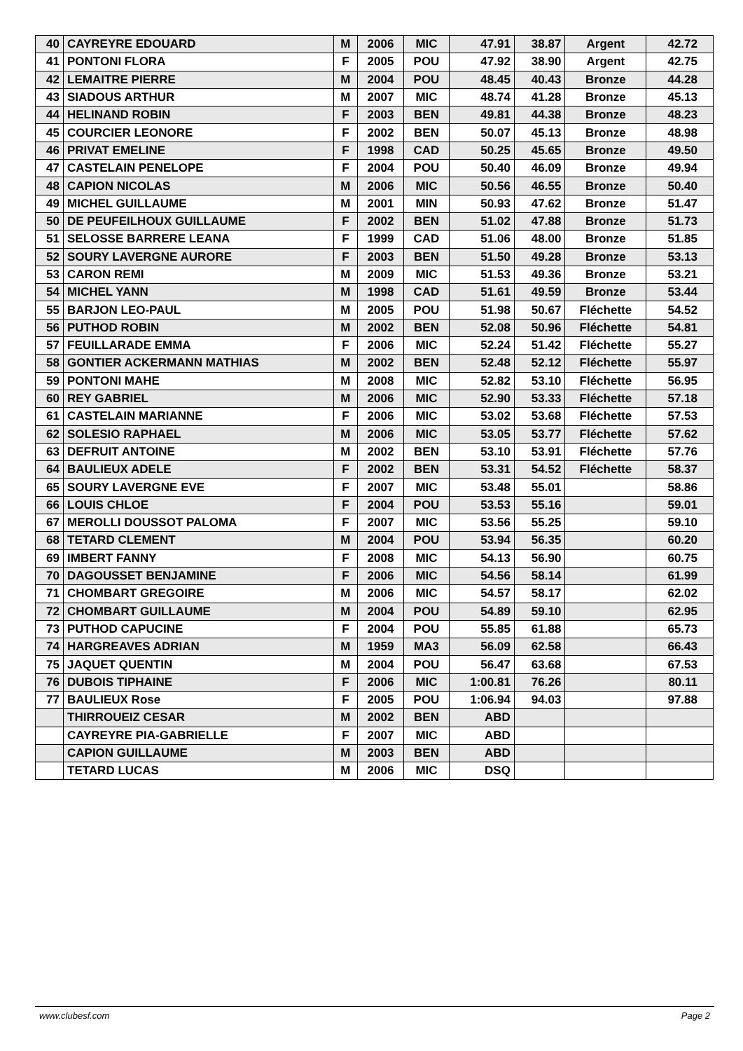| 40 | CAYREYRE EDOUARD | M | 2006 | MIC | 47.91 | 38.87 | Argent | 42.72 |
| 41 | PONTONI FLORA | F | 2005 | POU | 47.92 | 38.90 | Argent | 42.75 |
| 42 | LEMAITRE PIERRE | M | 2004 | POU | 48.45 | 40.43 | Bronze | 44.28 |
| 43 | SIADOUS ARTHUR | M | 2007 | MIC | 48.74 | 41.28 | Bronze | 45.13 |
| 44 | HELINAND ROBIN | F | 2003 | BEN | 49.81 | 44.38 | Bronze | 48.23 |
| 45 | COURCIER LEONORE | F | 2002 | BEN | 50.07 | 45.13 | Bronze | 48.98 |
| 46 | PRIVAT EMELINE | F | 1998 | CAD | 50.25 | 45.65 | Bronze | 49.50 |
| 47 | CASTELAIN PENELOPE | F | 2004 | POU | 50.40 | 46.09 | Bronze | 49.94 |
| 48 | CAPION NICOLAS | M | 2006 | MIC | 50.56 | 46.55 | Bronze | 50.40 |
| 49 | MICHEL GUILLAUME | M | 2001 | MIN | 50.93 | 47.62 | Bronze | 51.47 |
| 50 | DE PEUFEILHOUX GUILLAUME | F | 2002 | BEN | 51.02 | 47.88 | Bronze | 51.73 |
| 51 | SELOSSE BARRERE LEANA | F | 1999 | CAD | 51.06 | 48.00 | Bronze | 51.85 |
| 52 | SOURY LAVERGNE AURORE | F | 2003 | BEN | 51.50 | 49.28 | Bronze | 53.13 |
| 53 | CARON REMI | M | 2009 | MIC | 51.53 | 49.36 | Bronze | 53.21 |
| 54 | MICHEL YANN | M | 1998 | CAD | 51.61 | 49.59 | Bronze | 53.44 |
| 55 | BARJON LEO-PAUL | M | 2005 | POU | 51.98 | 50.67 | Fléchette | 54.52 |
| 56 | PUTHOD ROBIN | M | 2002 | BEN | 52.08 | 50.96 | Fléchette | 54.81 |
| 57 | FEUILLARADE EMMA | F | 2006 | MIC | 52.24 | 51.42 | Fléchette | 55.27 |
| 58 | GONTIER ACKERMANN MATHIAS | M | 2002 | BEN | 52.48 | 52.12 | Fléchette | 55.97 |
| 59 | PONTONI MAHE | M | 2008 | MIC | 52.82 | 53.10 | Fléchette | 56.95 |
| 60 | REY GABRIEL | M | 2006 | MIC | 52.90 | 53.33 | Fléchette | 57.18 |
| 61 | CASTELAIN MARIANNE | F | 2006 | MIC | 53.02 | 53.68 | Fléchette | 57.53 |
| 62 | SOLESIO RAPHAEL | M | 2006 | MIC | 53.05 | 53.77 | Fléchette | 57.62 |
| 63 | DEFRUIT ANTOINE | M | 2002 | BEN | 53.10 | 53.91 | Fléchette | 57.76 |
| 64 | BAULIEUX ADELE | F | 2002 | BEN | 53.31 | 54.52 | Fléchette | 58.37 |
| 65 | SOURY LAVERGNE EVE | F | 2007 | MIC | 53.48 | 55.01 | | 58.86 |
| 66 | LOUIS CHLOE | F | 2004 | POU | 53.53 | 55.16 | | 59.01 |
| 67 | MEROLLI DOUSSOT PALOMA | F | 2007 | MIC | 53.56 | 55.25 | | 59.10 |
| 68 | TETARD CLEMENT | M | 2004 | POU | 53.94 | 56.35 | | 60.20 |
| 69 | IMBERT FANNY | F | 2008 | MIC | 54.13 | 56.90 | | 60.75 |
| 70 | DAGOUSSET BENJAMINE | F | 2006 | MIC | 54.56 | 58.14 | | 61.99 |
| 71 | CHOMBART GREGOIRE | M | 2006 | MIC | 54.57 | 58.17 | | 62.02 |
| 72 | CHOMBART GUILLAUME | M | 2004 | POU | 54.89 | 59.10 | | 62.95 |
| 73 | PUTHOD CAPUCINE | F | 2004 | POU | 55.85 | 61.88 | | 65.73 |
| 74 | HARGREAVES ADRIAN | M | 1959 | MA3 | 56.09 | 62.58 | | 66.43 |
| 75 | JAQUET QUENTIN | M | 2004 | POU | 56.47 | 63.68 | | 67.53 |
| 76 | DUBOIS TIPHAINE | F | 2006 | MIC | 1:00.81 | 76.26 | | 80.11 |
| 77 | BAULIEUX Rose | F | 2005 | POU | 1:06.94 | 94.03 | | 97.88 |
| | THIRROUEIZ CESAR | M | 2002 | BEN | ABD | | | |
| | CAYREYRE PIA-GABRIELLE | F | 2007 | MIC | ABD | | | |
| | CAPION GUILLAUME | M | 2003 | BEN | ABD | | | |
| | TETARD LUCAS | M | 2006 | MIC | DSQ | | | |
www.clubesf.com Page 2